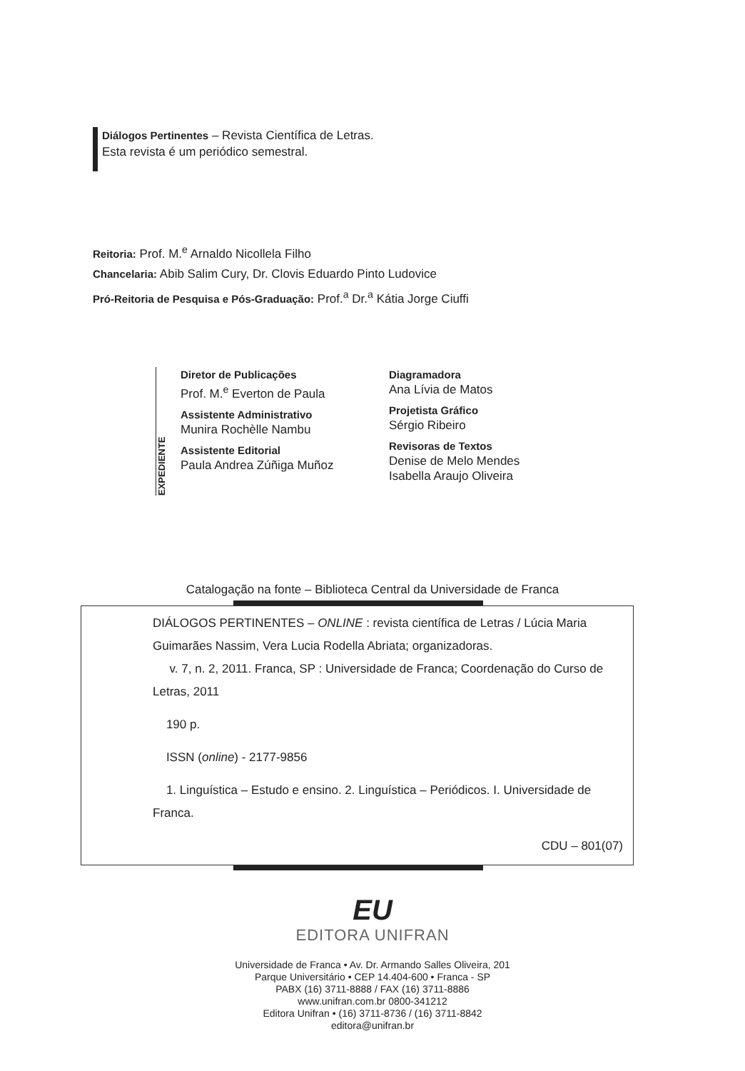Diálogos Pertinentes – Revista Científica de Letras.
Esta revista é um periódico semestral.
Reitoria: Prof. M.<sup>e</sup> Arnaldo Nicollela Filho
Chancelaria: Abib Salim Cury, Dr. Clovis Eduardo Pinto Ludovice
Pró-Reitoria de Pesquisa e Pós-Graduação: Prof.<sup>a</sup> Dr.<sup>a</sup> Kátia Jorge Ciuffi
EXPEDIENTE
Diretor de Publicações
Prof. M.<sup>e</sup> Everton de Paula
Assistente Administrativo
Munira Rochèlle Nambu
Assistente Editorial
Paula Andrea Zúñiga Muñoz
Diagramadora
Ana Lívia de Matos
Projetista Gráfico
Sérgio Ribeiro
Revisoras de Textos
Denise de Melo Mendes
Isabella Araujo Oliveira
Catalogação na fonte – Biblioteca Central da Universidade de Franca
DIÁLOGOS PERTINENTES – ONLINE : revista científica de Letras / Lúcia Maria Guimarães Nassim, Vera Lucia Rodella Abriata; organizadoras.
v. 7, n. 2, 2011. Franca, SP : Universidade de Franca; Coordenação do Curso de Letras, 2011
190 p.
ISSN (online) - 2177-9856
1. Linguística – Estudo e ensino. 2. Linguística – Periódicos. I. Universidade de Franca.
CDU – 801(07)
EU
EDITORA UNIFRAN
Universidade de Franca • Av. Dr. Armando Salles Oliveira, 201
Parque Universitário • CEP 14.404-600 • Franca - SP
PABX (16) 3711-8888 / FAX (16) 3711-8886
www.unifran.com.br 0800-341212
Editora Unifran • (16) 3711-8736 / (16) 3711-8842
editora@unifran.br